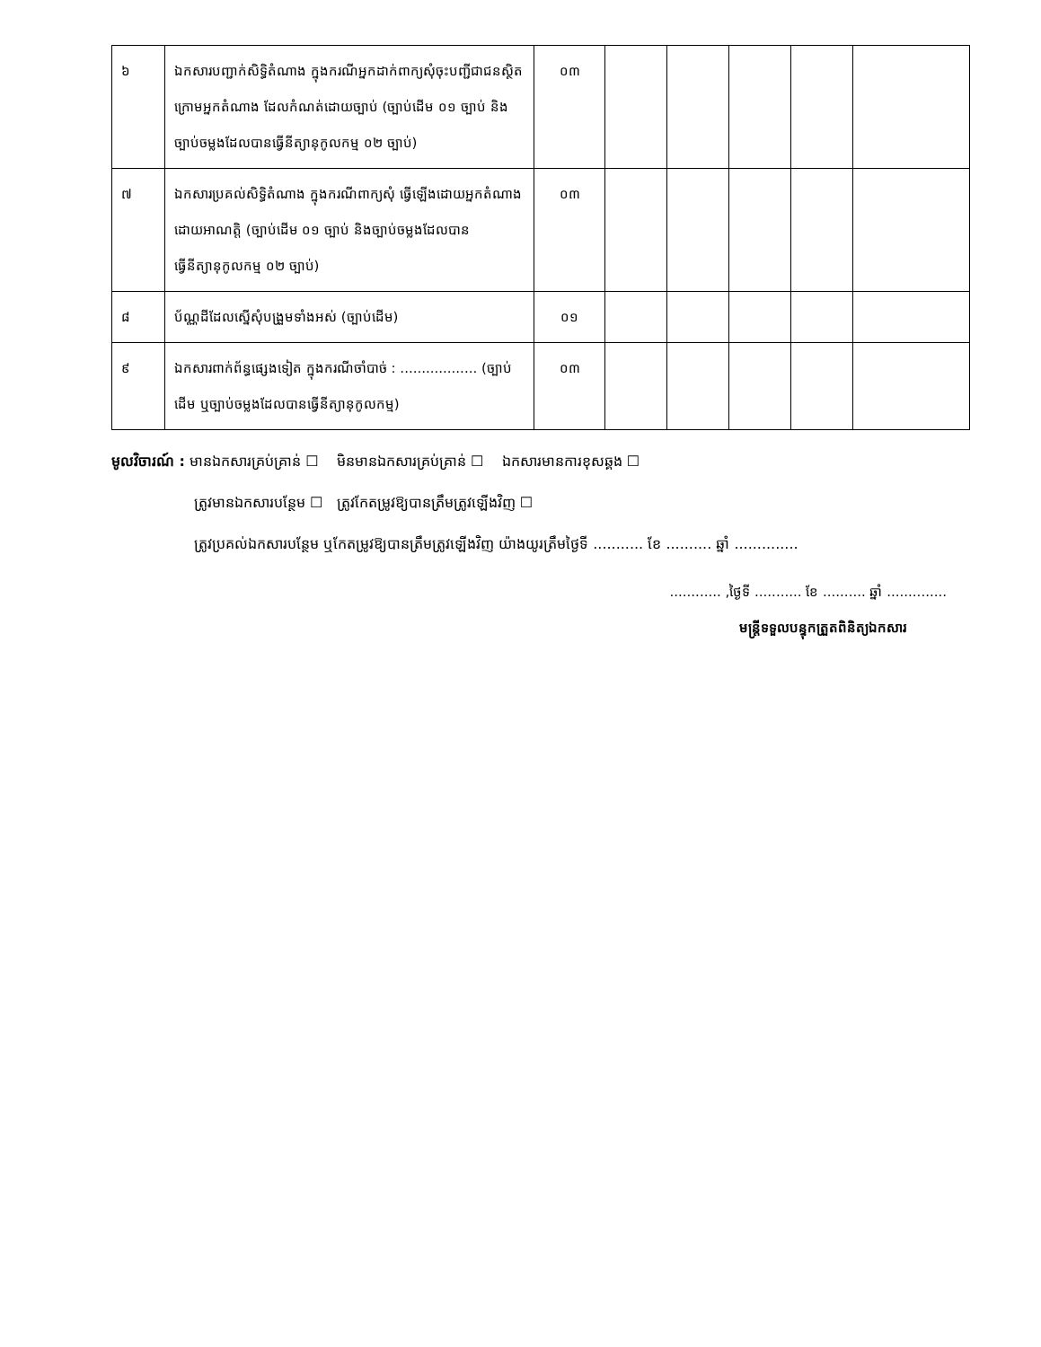| ៦ | ឯកសារបញ្ជាក់សិទ្ធិតំណាង ក្នុងករណីអ្នកដាក់ពាក្យសុំចុះបញ្ជីជាជនស្ថិតក្រោមអ្នកតំណាង ដែលកំណត់ដោយច្បាប់ (ច្បាប់ដើម ០១ ច្បាប់ និងច្បាប់ចម្លងដែលបានធ្វើនីត្យានុកូលកម្ម ០២ ច្បាប់) | ០៣ | | | | | |
| ៧ | ឯកសារប្រគល់សិទ្ធិតំណាង ក្នុងករណីពាក្យសុំ ធ្វើឡើងដោយអ្នកតំណាងដោយអាណត្តិ (ច្បាប់ដើម ០១ ច្បាប់ និងច្បាប់ចម្លងដែលបានធ្វើនីត្យានុកូលកម្ម ០២ ច្បាប់) | ០៣ | | | | | |
| ៨ | ប័ណ្ណដីដែលស្នើសុំបង្រួមទាំងអស់ (ច្បាប់ដើម) | ០១ | | | | | |
| ៩ | ឯកសារពាក់ព័ន្ធផ្សេងទៀត ក្នុងករណីចាំបាច់ : .................. (ច្បាប់ដើម ឬច្បាប់ចម្លងដែលបានធ្វើនីត្យានុកូលកម្ម) | ០៣ | | | | | |
មូលវិចារណ៍ : មានឯកសារគ្រប់គ្រាន់ ☐ មិនមានឯកសារគ្រប់គ្រាន់ ☐ ឯកសារមានការខុសឆ្គង ☐
ត្រូវមានឯកសារបន្ថែម ☐ ត្រូវកែតម្រូវឱ្យបានត្រឹមត្រូវឡើងវិញ ☐
ត្រូវប្រគល់ឯកសារបន្ថែម ឬកែតម្រូវឱ្យបានត្រឹមត្រូវឡើងវិញ យ៉ាងយូរត្រឹមថ្ងៃទី ........... ខែ .......... ឆ្នាំ ..............
............ ,ថ្ងៃទី ........... ខែ .......... ឆ្នាំ ..............
មន្ត្រីទទួលបន្ទុកត្រួតពិនិត្យឯកសារ